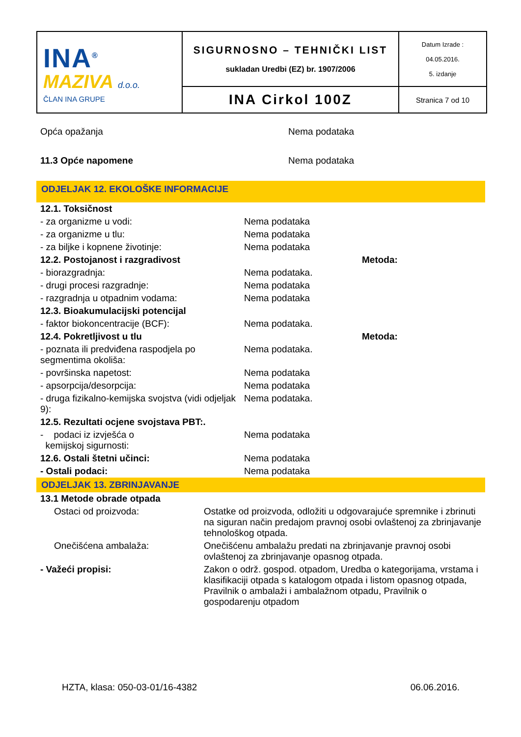| INA<sup>®</sup> MAZIVA d.o.o. ČLAN INA GRUPE | SIGURNOSNO – TEHNIČKI LIST sukladan Uredbi (EZ) br. 1907/2006 | Datum Izrade : 04.05.2016. 5. izdanje |
| | INA Cirkol 100Z | Stranica 7 od 10 |
| Opća opažanja | Nema podataka |
| 11.3 Opće napomene | Nema podataka |
ODJELJAK 12. EKOLOŠKE INFORMACIJE
| 12.1. Toksičnost | | |
| - za organizme u vodi: | Nema podataka | |
| - za organizme u tlu: | Nema podataka | |
| - za biljke i kopnene životinje: | Nema podataka | |
| 12.2. Postojanost i razgradivost | | Metoda: |
| - biorazgradnja: | Nema podataka. | |
| - drugi procesi razgradnje: | Nema podataka | |
| - razgradnja u otpadnim vodama: | Nema podataka | |
| 12.3. Bioakumulacijski potencijal | | |
| - faktor biokoncentracije (BCF): | Nema podataka. | |
| 12.4. Pokretljivost u tlu | | Metoda: |
| - poznata ili predviđena raspodjela po segmentima okoliša: | Nema podataka. | |
| - površinska napetost: | Nema podataka | |
| - apsorpcija/desorpcija: | Nema podataka | |
| - druga fizikalno-kemijska svojstva (vidi odjeljak 9): | Nema podataka. | |
| 12.5. Rezultati ocjene svojstava PBT:. | | |
| - podaci iz izvješća o kemijskoj sigurnosti: | Nema podataka | |
| 12.6. Ostali štetni učinci: | Nema podataka | |
| - Ostali podaci: | Nema podataka | |
ODJELJAK 13. ZBRINJAVANJE
| 13.1 Metode obrade otpada | |
| Ostaci od proizvoda: | Ostatke od proizvoda, odložiti u odgovarajuće spremnike i zbrinuti na siguran način predajom pravnoj osobi ovlaštenoj za zbrinjavanje tehnološkog otpada. |
| Onečišćena ambalaža: | Onečišćenu ambalažu predati na zbrinjavanje pravnoj osobi ovlaštenoj za zbrinjavanje opasnog otpada. |
| - Važeći propisi: | Zakon o održ. gospod. otpadom, Uredba o kategorijama, vrstama i klasifikaciji otpada s katalogom otpada i listom opasnog otpada, Pravilnik o ambalaži i ambalažnom otpadu, Pravilnik o gospodarenju otpadom |
HZTA, klasa: 050-03-01/16-4382 06.06.2016.